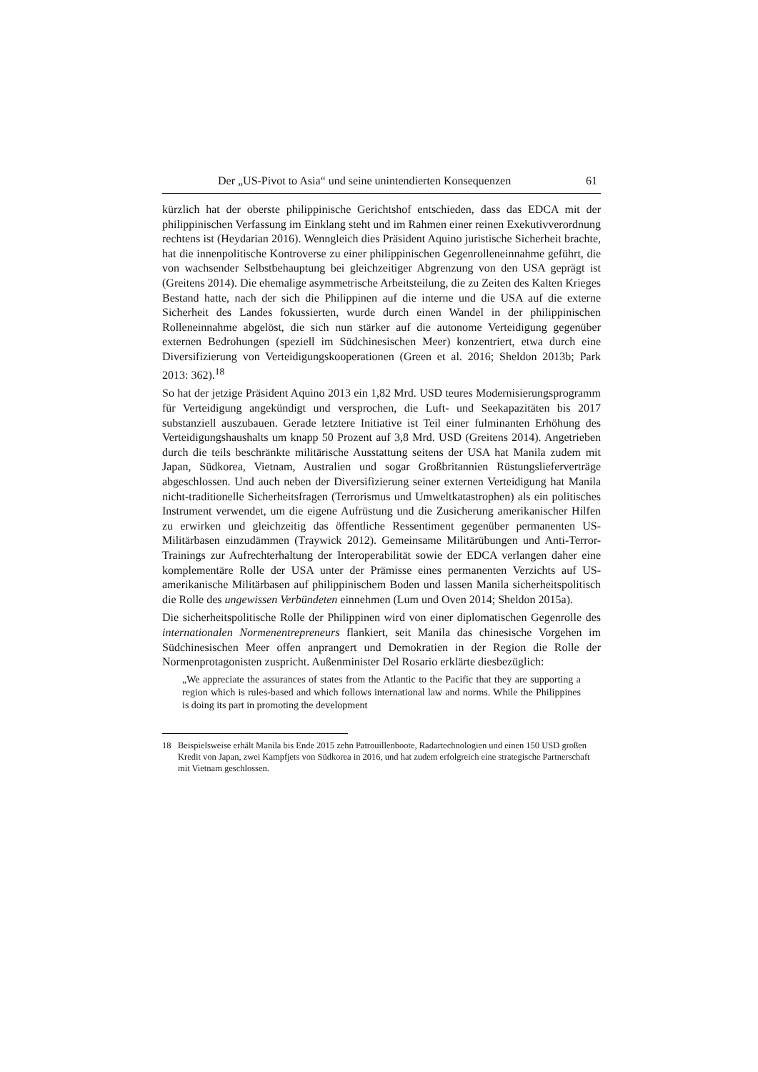Der „US-Pivot to Asia“ und seine unintendierten Konsequenzen 61
kürzlich hat der oberste philippinische Gerichtshof entschieden, dass das EDCA mit der philippinischen Verfassung im Einklang steht und im Rahmen einer reinen Exekutivverordnung rechtens ist (Heydarian 2016). Wenngleich dies Präsident Aquino juristische Sicherheit brachte, hat die innenpolitische Kontroverse zu einer philippinischen Gegenrolleneinnahme geführt, die von wachsender Selbstbehauptung bei gleichzeitiger Abgrenzung von den USA geprägt ist (Greitens 2014). Die ehemalige asymmetrische Arbeitsteilung, die zu Zeiten des Kalten Krieges Bestand hatte, nach der sich die Philippinen auf die interne und die USA auf die externe Sicherheit des Landes fokussierten, wurde durch einen Wandel in der philippinischen Rolleneinnahme abgelöst, die sich nun stärker auf die autonome Verteidigung gegenüber externen Bedrohungen (speziell im Südchinesischen Meer) konzentriert, etwa durch eine Diversifizierung von Verteidigungskooperationen (Green et al. 2016; Sheldon 2013b; Park 2013: 362).<sup>18</sup>
So hat der jetzige Präsident Aquino 2013 ein 1,82 Mrd. USD teures Modernisierungsprogramm für Verteidigung angekündigt und versprochen, die Luft- und Seekapazitäten bis 2017 substanziell auszubauen. Gerade letztere Initiative ist Teil einer fulminanten Erhöhung des Verteidigungshaushalts um knapp 50 Prozent auf 3,8 Mrd. USD (Greitens 2014). Angetrieben durch die teils beschränkte militärische Ausstattung seitens der USA hat Manila zudem mit Japan, Südkorea, Vietnam, Australien und sogar Großbritannien Rüstungslieferverträge abgeschlossen. Und auch neben der Diversifizierung seiner externen Verteidigung hat Manila nicht-traditionelle Sicherheitsfragen (Terrorismus und Umweltkatastrophen) als ein politisches Instrument verwendet, um die eigene Aufrüstung und die Zusicherung amerikanischer Hilfen zu erwirken und gleichzeitig das öffentliche Ressentiment gegenüber permanenten US-Militärbasen einzudämmen (Traywick 2012). Gemeinsame Militärübungen und Anti-Terror-Trainings zur Aufrechterhaltung der Interoperabilität sowie der EDCA verlangen daher eine komplementäre Rolle der USA unter der Prämisse eines permanenten Verzichts auf US-amerikanische Militärbasen auf philippinischem Boden und lassen Manila sicherheitspolitisch die Rolle des ungewissen Verbündeten einnehmen (Lum und Oven 2014; Sheldon 2015a).
Die sicherheitspolitische Rolle der Philippinen wird von einer diplomatischen Gegenrolle des internationalen Normenentrepreneurs flankiert, seit Manila das chinesische Vorgehen im Südchinesischen Meer offen anprangert und Demokratien in der Region die Rolle der Normenprotagonisten zuspricht. Außenminister Del Rosario erklärte diesbezüglich:
„We appreciate the assurances of states from the Atlantic to the Pacific that they are supporting a region which is rules-based and which follows international law and norms. While the Philippines is doing its part in promoting the development
18 Beispielsweise erhält Manila bis Ende 2015 zehn Patrouillenboote, Radartechnologien und einen 150 USD großen Kredit von Japan, zwei Kampfjets von Südkorea in 2016, und hat zudem erfolgreich eine strategische Partnerschaft mit Vietnam geschlossen.